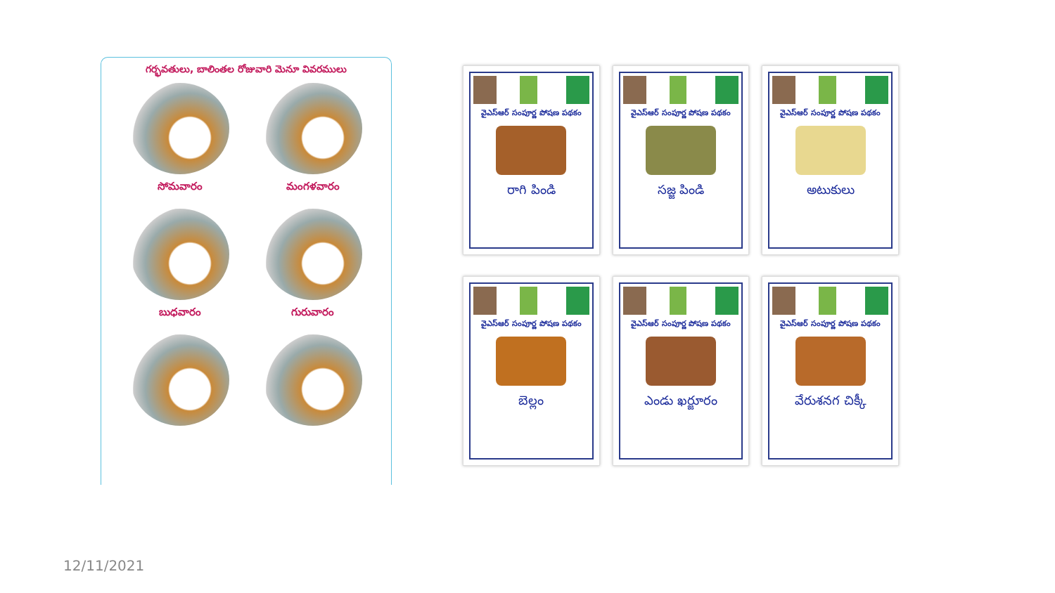గర్భవతులు, బాలింతల రోజువారి మెనూ వివరములు
సోమవారం
మంగళవారం
బుధవారం
గురువారం
వైఎస్ఆర్ సంపూర్ణ పోషణ పథకం
రాగి పిండి
వైఎస్ఆర్ సంపూర్ణ పోషణ పథకం
సజ్జ పిండి
వైఎస్ఆర్ సంపూర్ణ పోషణ పథకం
అటుకులు
వైఎస్ఆర్ సంపూర్ణ పోషణ పథకం
బెల్లం
వైఎస్ఆర్ సంపూర్ణ పోషణ పథకం
ఎండు ఖర్జూరం
వైఎస్ఆర్ సంపూర్ణ పోషణ పథకం
వేరుశనగ చిక్కీ
12/11/2021